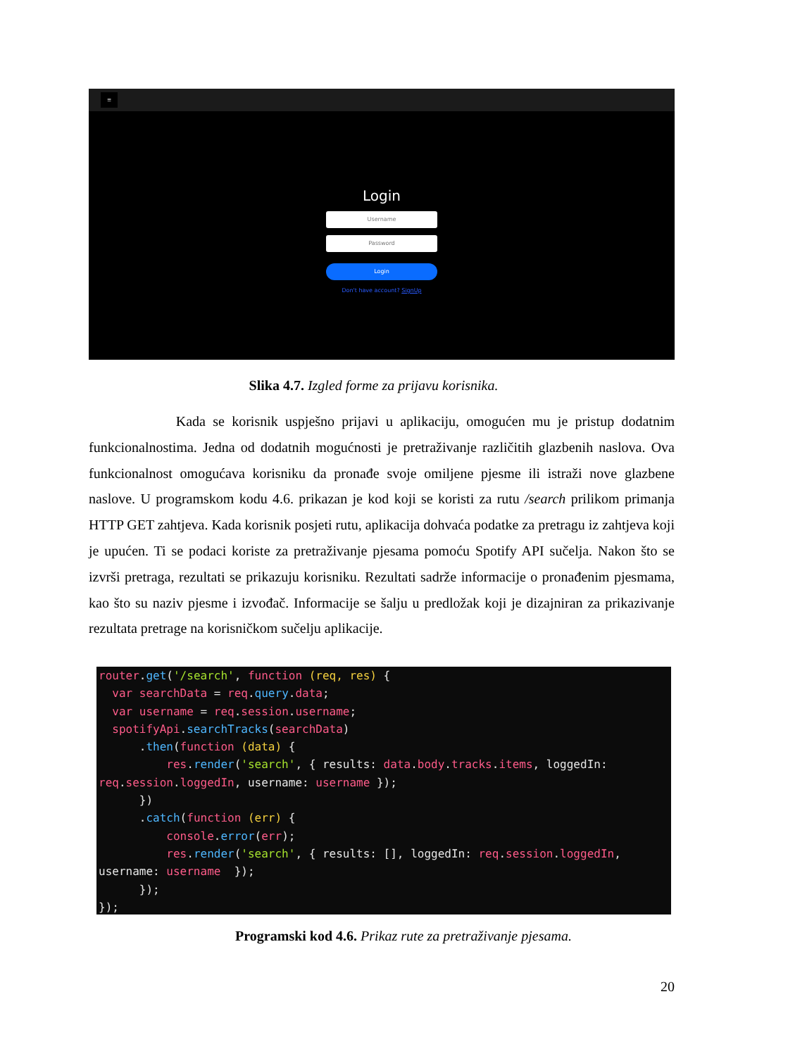≡
Login
Username
Password
Login
Don't have account? SignUp
Slika 4.7. Izgled forme za prijavu korisnika.
Kada se korisnik uspješno prijavi u aplikaciju, omogućen mu je pristup dodatnim funkcionalnostima. Jedna od dodatnih mogućnosti je pretraživanje različitih glazbenih naslova. Ova funkcionalnost omogućava korisniku da pronađe svoje omiljene pjesme ili istraži nove glazbene naslove. U programskom kodu 4.6. prikazan je kod koji se koristi za rutu /search prilikom primanja HTTP GET zahtjeva. Kada korisnik posjeti rutu, aplikacija dohvaća podatke za pretragu iz zahtjeva koji je upućen. Ti se podaci koriste za pretraživanje pjesama pomoću Spotify API sučelja. Nakon što se izvrši pretraga, rezultati se prikazuju korisniku. Rezultati sadrže informacije o pronađenim pjesmama, kao što su naziv pjesme i izvođač. Informacije se šalju u predložak koji je dizajniran za prikazivanje rezultata pretrage na korisničkom sučelju aplikacije.
router.get('/search', function (req, res) {
  var searchData = req.query.data;
  var username = req.session.username;
  spotifyApi.searchTracks(searchData)
      .then(function (data) {
          res.render('search', { results: data.body.tracks.items, loggedIn:
req.session.loggedIn, username: username });
      })
      .catch(function (err) {
          console.error(err);
          res.render('search', { results: [], loggedIn: req.session.loggedIn,
username: username  });
      });
});
Programski kod 4.6. Prikaz rute za pretraživanje pjesama.
20